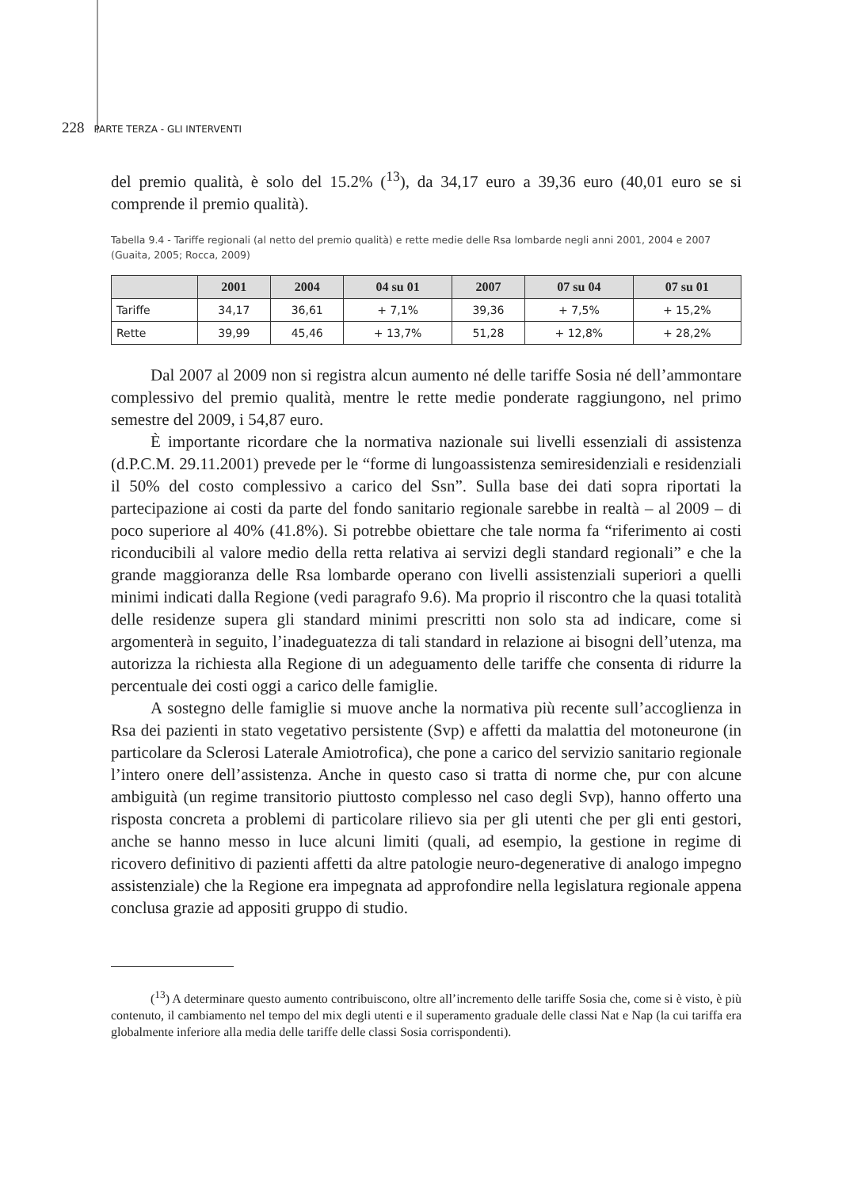228 PARTE TERZA - GLI INTERVENTI
del premio qualità, è solo del 15.2% (<sup>13</sup>), da 34,17 euro a 39,36 euro (40,01 euro se si comprende il premio qualità).
Tabella 9.4 - Tariffe regionali (al netto del premio qualità) e rette medie delle Rsa lombarde negli anni 2001, 2004 e 2007 (Guaita, 2005; Rocca, 2009)
| | 2001 | 2004 | 04 su 01 | 2007 | 07 su 04 | 07 su 01 |
| --- | --- | --- | --- | --- | --- | --- |
| Tariffe | 34,17 | 36,61 | + 7,1% | 39,36 | + 7,5% | + 15,2% |
| Rette | 39,99 | 45,46 | + 13,7% | 51,28 | + 12,8% | + 28,2% |
Dal 2007 al 2009 non si registra alcun aumento né delle tariffe Sosia né dell’ammontare complessivo del premio qualità, mentre le rette medie ponderate raggiungono, nel primo semestre del 2009, i 54,87 euro.
È importante ricordare che la normativa nazionale sui livelli essenziali di assistenza (d.P.C.M. 29.11.2001) prevede per le “forme di lungoassistenza semiresidenziali e residenziali il 50% del costo complessivo a carico del Ssn”. Sulla base dei dati sopra riportati la partecipazione ai costi da parte del fondo sanitario regionale sarebbe in realtà – al 2009 – di poco superiore al 40% (41.8%). Si potrebbe obiettare che tale norma fa “riferimento ai costi riconducibili al valore medio della retta relativa ai servizi degli standard regionali” e che la grande maggioranza delle Rsa lombarde operano con livelli assistenziali superiori a quelli minimi indicati dalla Regione (vedi paragrafo 9.6). Ma proprio il riscontro che la quasi totalità delle residenze supera gli standard minimi prescritti non solo sta ad indicare, come si argomenterà in seguito, l’inadeguatezza di tali standard in relazione ai bisogni dell’utenza, ma autorizza la richiesta alla Regione di un adeguamento delle tariffe che consenta di ridurre la percentuale dei costi oggi a carico delle famiglie.
A sostegno delle famiglie si muove anche la normativa più recente sull’accoglienza in Rsa dei pazienti in stato vegetativo persistente (Svp) e affetti da malattia del motoneurone (in particolare da Sclerosi Laterale Amiotrofica), che pone a carico del servizio sanitario regionale l’intero onere dell’assistenza. Anche in questo caso si tratta di norme che, pur con alcune ambiguità (un regime transitorio piuttosto complesso nel caso degli Svp), hanno offerto una risposta concreta a problemi di particolare rilievo sia per gli utenti che per gli enti gestori, anche se hanno messo in luce alcuni limiti (quali, ad esempio, la gestione in regime di ricovero definitivo di pazienti affetti da altre patologie neuro-degenerative di analogo impegno assistenziale) che la Regione era impegnata ad approfondire nella legislatura regionale appena conclusa grazie ad appositi gruppo di studio.
(<sup>13</sup>) A determinare questo aumento contribuiscono, oltre all’incremento delle tariffe Sosia che, come si è visto, è più contenuto, il cambiamento nel tempo del mix degli utenti e il superamento graduale delle classi Nat e Nap (la cui tariffa era globalmente inferiore alla media delle tariffe delle classi Sosia corrispondenti).